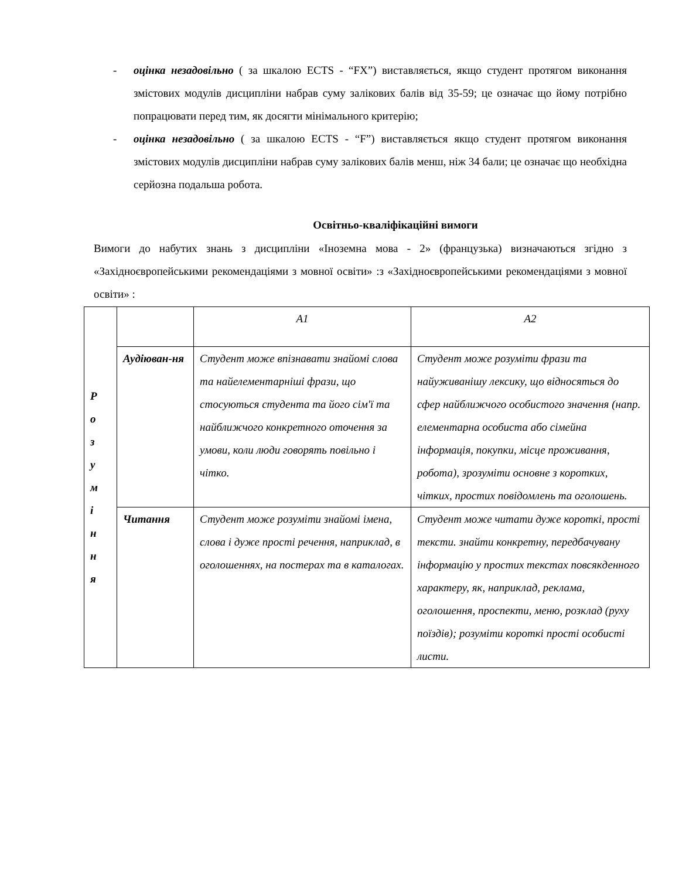- оцінка незадовільно ( за шкалою ECTS - “FX”) виставляється, якщо студент протягом виконання змістових модулів дисципліни набрав суму залікових балів від 35-59; це означає що йому потрібно попрацювати перед тим, як досягти мінімального критерію;
- оцінка незадовільно ( за шкалою ECTS - “F”) виставляється якщо студент протягом виконання змістових модулів дисципліни набрав суму залікових балів менш, ніж 34 бали; це означає що необхідна серйозна подальша робота.
Освітньо-кваліфікаційні вимоги
Вимоги до набутих знань з дисципліни «Іноземна мова - 2» (французька) визначаються згідно з «Західноєвропейськими рекомендаціями з мовної освіти» :з «Західноєвропейськими рекомендаціями з мовної освіти» :
| Р о з у м і н н я | | A1 | A2 |
| | Аудіюван-ня | Студент може впізнавати знайомі слова та найелементарніші фрази, що стосуються студента та його сім'ї та найближчого конкретного оточення за умови, коли люди говорять повільно і чітко. | Студент може розуміти фрази та найуживанішу лексику, що відносяться до сфер найближчого особистого значення (напр. елементарна особиста або сімейна інформація, покупки, місце проживання, робота), зрозуміти основне з коротких, чітких, простих повідомлень та оголошень. |
| | Читання | Студент може розуміти знайомі імена, слова і дуже прості речення, наприклад, в оголошеннях, на постерах та в каталогах. | Студент може читати дуже короткі, прості тексти. знайти конкретну, передбачувану інформацію у простих текстах повсякденного характеру, як, наприклад, реклама, оголошення, проспекти, меню, розклад (руху поїздів); розуміти короткі прості особисті листи. |